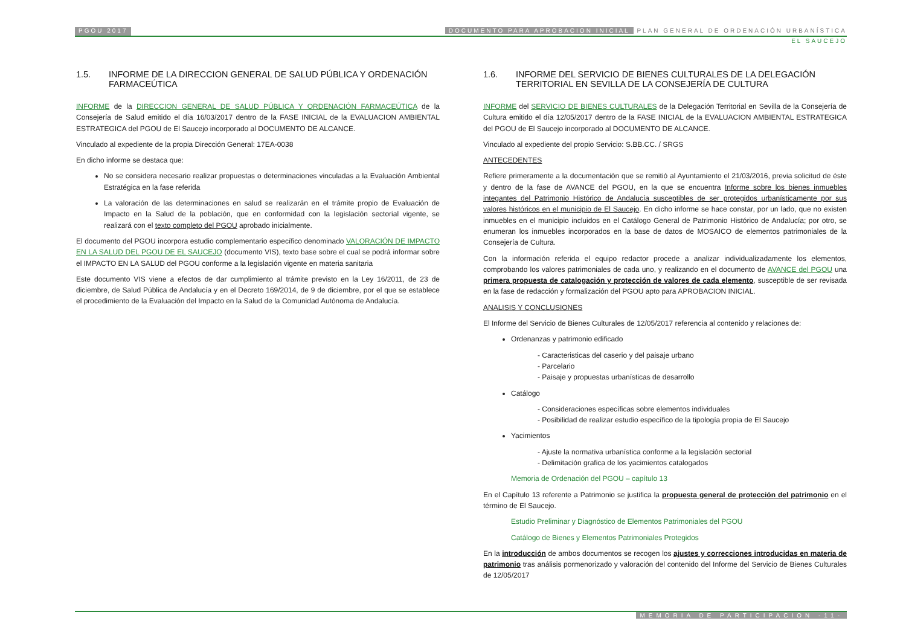PGOU 2017 DOCUMENTO PARA APROBACION INICIAL PLAN GENERAL DE ORDENACIÓN URBANÍSTICA
EL SAUCEJO
1.5. INFORME DE LA DIRECCION GENERAL DE SALUD PÚBLICA Y ORDENACIÓN FARMACEÚTICA
INFORME de la DIRECCION GENERAL DE SALUD PÚBLICA Y ORDENACIÓN FARMACEÚTICA de la Consejería de Salud emitido el día 16/03/2017 dentro de la FASE INICIAL de la EVALUACION AMBIENTAL ESTRATEGICA del PGOU de El Saucejo incorporado al DOCUMENTO DE ALCANCE.
Vinculado al expediente de la propia Dirección General: 17EA-0038
En dicho informe se destaca que:
No se considera necesario realizar propuestas o determinaciones vinculadas a la Evaluación Ambiental Estratégica en la fase referida
La valoración de las determinaciones en salud se realizarán en el trámite propio de Evaluación de Impacto en la Salud de la población, que en conformidad con la legislación sectorial vigente, se realizará con el texto completo del PGOU aprobado inicialmente.
El documento del PGOU incorpora estudio complementario específico denominado VALORACIÓN DE IMPACTO EN LA SALUD DEL PGOU DE EL SAUCEJO (documento VIS), texto base sobre el cual se podrá informar sobre el IMPACTO EN LA SALUD del PGOU conforme a la legislación vigente en materia sanitaria
Este documento VIS viene a efectos de dar cumplimiento al trámite previsto en la Ley 16/2011, de 23 de diciembre, de Salud Pública de Andalucía y en el Decreto 169/2014, de 9 de diciembre, por el que se establece el procedimiento de la Evaluación del Impacto en la Salud de la Comunidad Autónoma de Andalucía.
1.6. INFORME DEL SERVICIO DE BIENES CULTURALES DE LA DELEGACIÓN TERRITORIAL EN SEVILLA DE LA CONSEJERÍA DE CULTURA
INFORME del SERVICIO DE BIENES CULTURALES de la Delegación Territorial en Sevilla de la Consejería de Cultura emitido el día 12/05/2017 dentro de la FASE INICIAL de la EVALUACION AMBIENTAL ESTRATEGICA del PGOU de El Saucejo incorporado al DOCUMENTO DE ALCANCE.
Vinculado al expediente del propio Servicio: S.BB.CC. / SRGS
ANTECEDENTES
Refiere primeramente a la documentación que se remitió al Ayuntamiento el 21/03/2016, previa solicitud de éste y dentro de la fase de AVANCE del PGOU, en la que se encuentra Informe sobre los bienes inmuebles integantes del Patrimonio Histórico de Andalucía susceptibles de ser protegidos urbanísticamente por sus valores históricos en el municipio de El Saucejo. En dicho informe se hace constar, por un lado, que no existen inmuebles en el municipio incluidos en el Catálogo General de Patrimonio Histórico de Andalucía; por otro, se enumeran los inmuebles incorporados en la base de datos de MOSAICO de elementos patrimoniales de la Consejería de Cultura.
Con la información referida el equipo redactor procede a analizar individualizadamente los elementos, comprobando los valores patrimoniales de cada uno, y realizando en el documento de AVANCE del PGOU una primera propuesta de catalogación y protección de valores de cada elemento, susceptible de ser revisada en la fase de redacción y formalización del PGOU apto para APROBACION INICIAL.
ANALISIS Y CONCLUSIONES
El Informe del Servicio de Bienes Culturales de 12/05/2017 referencia al contenido y relaciones de:
Ordenanzas y patrimonio edificado
- Caracteristicas del caserio y del paisaje urbano
- Parcelario
- Paisaje y propuestas urbanísticas de desarrollo
Catálogo
- Consideraciones específicas sobre elementos individuales
- Posibilidad de realizar estudio específico de la tipología propia de El Saucejo
Yacimientos
- Ajuste la normativa urbanística conforme a la legislación sectorial
- Delimitación grafica de los yacimientos catalogados
Memoria de Ordenación del PGOU – capítulo 13
En el Capítulo 13 referente a Patrimonio se justifica la propuesta general de protección del patrimonio en el término de El Saucejo.
Estudio Preliminar y Diagnóstico de Elementos Patrimoniales del PGOU
Catálogo de Bienes y Elementos Patrimoniales Protegidos
En la introducción de ambos documentos se recogen los ajustes y correcciones introducidas en materia de patrimonio tras análisis pormenorizado y valoración del contenido del Informe del Servicio de Bienes Culturales de 12/05/2017
MEMORIA DE PARTICIPACION -11-